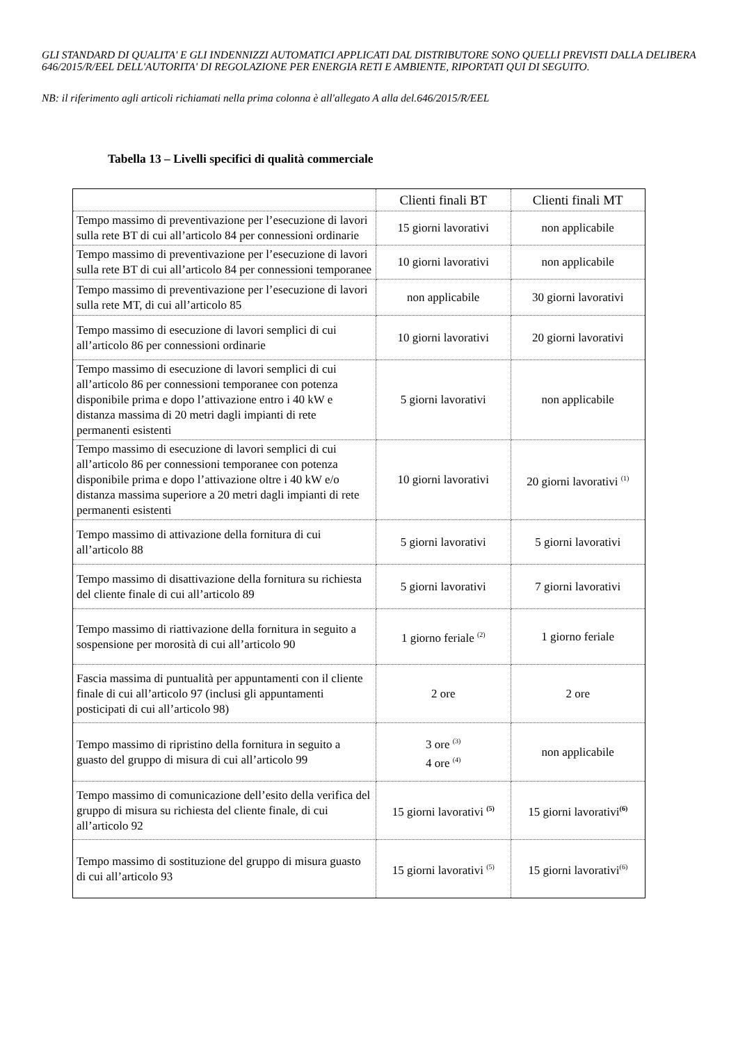GLI STANDARD DI QUALITA' E GLI INDENNIZZI AUTOMATICI APPLICATI DAL DISTRIBUTORE SONO QUELLI PREVISTI DALLA DELIBERA 646/2015/R/EEL DELL'AUTORITA' DI REGOLAZIONE PER ENERGIA RETI E AMBIENTE, RIPORTATI QUI DI SEGUITO.
NB: il riferimento agli articoli richiamati nella prima colonna è all'allegato A alla del.646/2015/R/EEL
Tabella 13 – Livelli specifici di qualità commerciale
| | Clienti finali BT | Clienti finali MT |
| Tempo massimo di preventivazione per l’esecuzione di lavori sulla rete BT di cui all’articolo 84 per connessioni ordinarie | 15 giorni lavorativi | non applicabile |
| Tempo massimo di preventivazione per l’esecuzione di lavori sulla rete BT di cui all’articolo 84 per connessioni temporanee | 10 giorni lavorativi | non applicabile |
| Tempo massimo di preventivazione per l’esecuzione di lavori sulla rete MT, di cui all’articolo 85 | non applicabile | 30 giorni lavorativi |
| Tempo massimo di esecuzione di lavori semplici di cui all’articolo 86 per connessioni ordinarie | 10 giorni lavorativi | 20 giorni lavorativi |
| Tempo massimo di esecuzione di lavori semplici di cui all’articolo 86 per connessioni temporanee con potenza disponibile prima e dopo l’attivazione entro i 40 kW e distanza massima di 20 metri dagli impianti di rete permanenti esistenti | 5 giorni lavorativi | non applicabile |
| Tempo massimo di esecuzione di lavori semplici di cui all’articolo 86 per connessioni temporanee con potenza disponibile prima e dopo l’attivazione oltre i 40 kW e/o distanza massima superiore a 20 metri dagli impianti di rete permanenti esistenti | 10 giorni lavorativi | 20 giorni lavorativi <sup>(1)</sup> |
| Tempo massimo di attivazione della fornitura di cui all’articolo 88 | 5 giorni lavorativi | 5 giorni lavorativi |
| Tempo massimo di disattivazione della fornitura su richiesta del cliente finale di cui all’articolo 89 | 5 giorni lavorativi | 7 giorni lavorativi |
| Tempo massimo di riattivazione della fornitura in seguito a sospensione per morosità di cui all’articolo 90 | 1 giorno feriale <sup>(2)</sup> | 1 giorno feriale |
| Fascia massima di puntualità per appuntamenti con il cliente finale di cui all’articolo 97 (inclusi gli appuntamenti posticipati di cui all’articolo 98) | 2 ore | 2 ore |
| Tempo massimo di ripristino della fornitura in seguito a guasto del gruppo di misura di cui all’articolo 99 | 3 ore <sup>(3)</sup> 4 ore <sup>(4)</sup> | non applicabile |
| Tempo massimo di comunicazione dell’esito della verifica del gruppo di misura su richiesta del cliente finale, di cui all’articolo 92 | 15 giorni lavorativi <sup>(5)</sup> | 15 giorni lavorativi<sup>(6)</sup> |
| Tempo massimo di sostituzione del gruppo di misura guasto di cui all’articolo 93 | 15 giorni lavorativi <sup>(5)</sup> | 15 giorni lavorativi<sup>(6)</sup> |